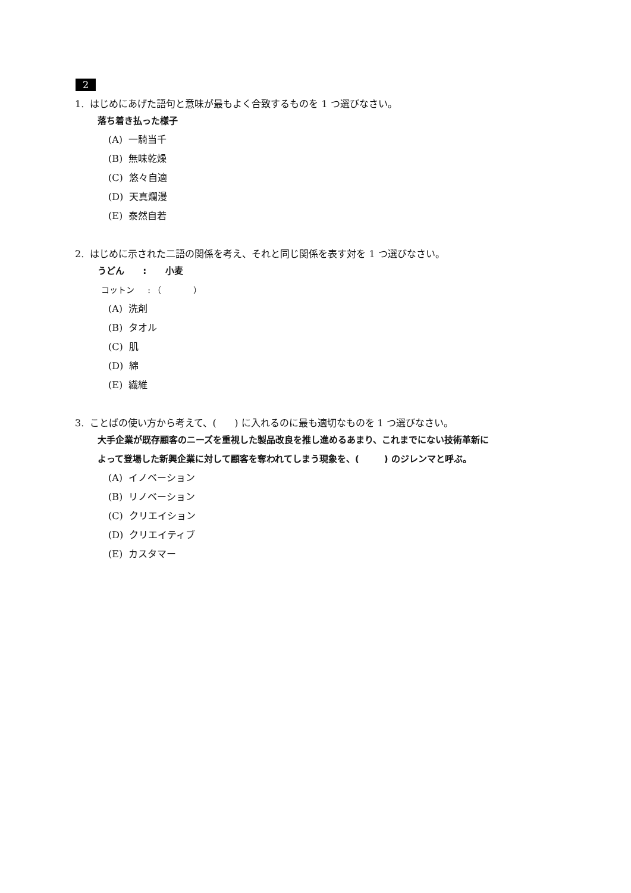2
1. はじめにあげた語句と意味が最もよく合致するものを 1 つ選びなさい。
落ち着き払った様子
(A) 一騎当千
(B) 無味乾燥
(C) 悠々自適
(D) 天真爛漫
(E) 泰然自若
2. はじめに示された二語の関係を考え、それと同じ関係を表す対を 1 つ選びなさい。
うどん : 小麦
コットン : （ ）
(A) 洗剤
(B) タオル
(C) 肌
(D) 綿
(E) 繊維
3. ことばの使い方から考えて、( ) に入れるのに最も適切なものを 1 つ選びなさい。
大手企業が既存顧客のニーズを重視した製品改良を推し進めるあまり、これまでにない技術革新に
よって登場した新興企業に対して顧客を奪われてしまう現象を、( ) のジレンマと呼ぶ。
(A) イノベーション
(B) リノベーション
(C) クリエイション
(D) クリエイティブ
(E) カスタマー